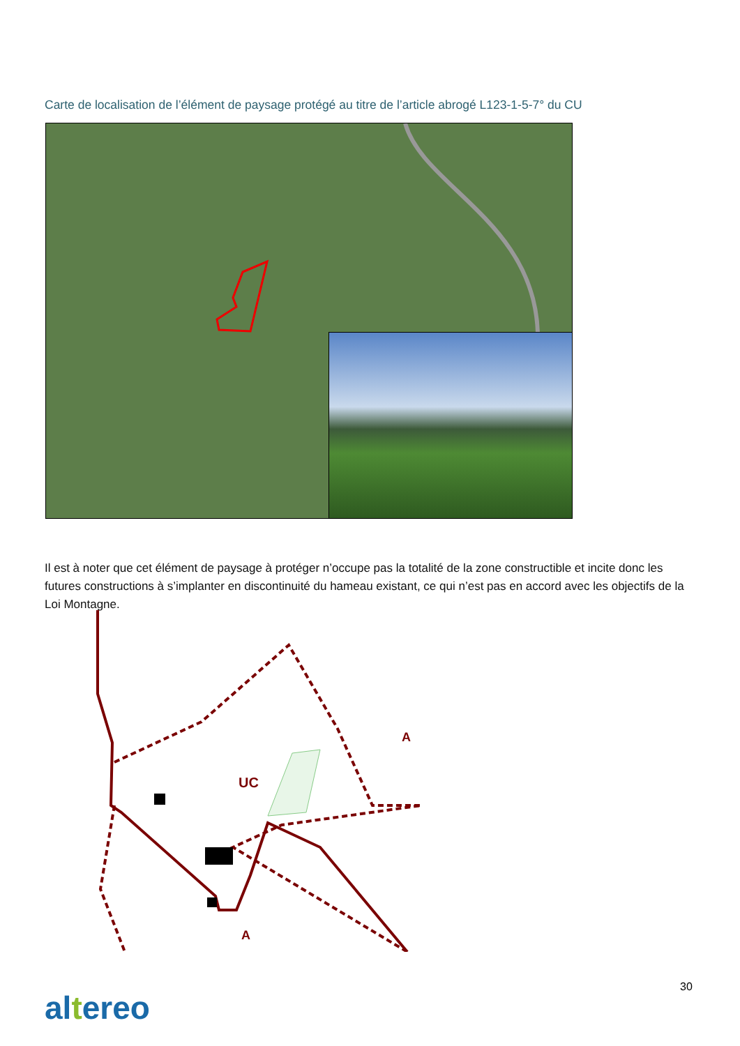Carte de localisation de l’élément de paysage protégé au titre de l’article abrogé L123-1-5-7° du CU
Il est à noter que cet élément de paysage à protéger n’occupe pas la totalité de la zone constructible et incite donc les futures constructions à s’implanter en discontinuité du hameau existant, ce qui n’est pas en accord avec les objectifs de la Loi Montagne.
A
UC
A
30
altereo